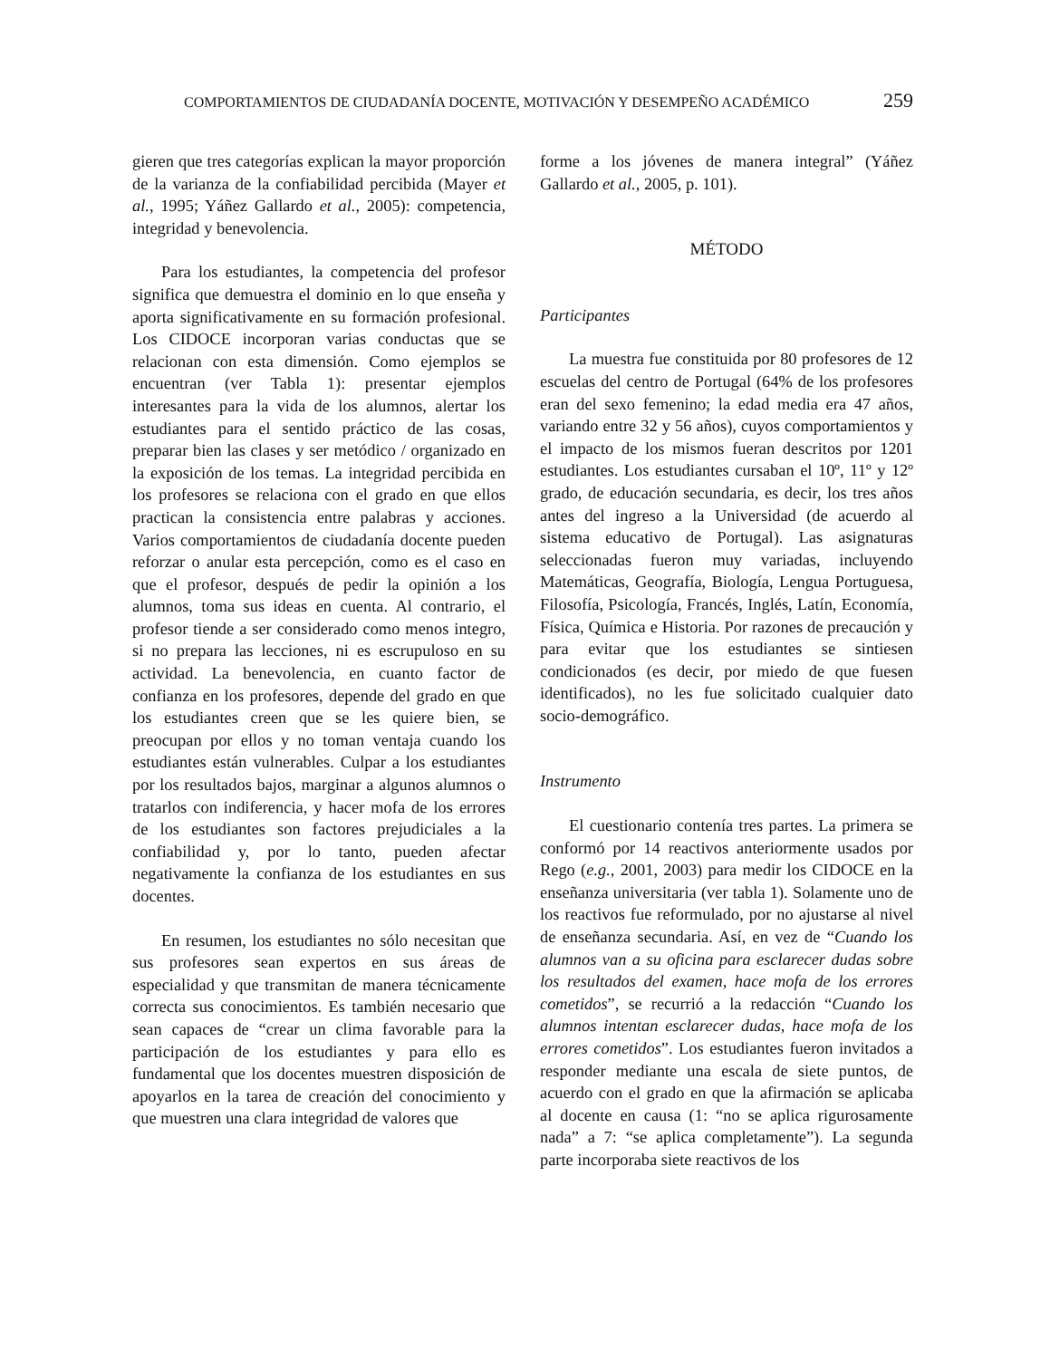COMPORTAMIENTOS DE CIUDADANÍA DOCENTE, MOTIVACIÓN Y DESEMPEÑO ACADÉMICO 259
gieren que tres categorías explican la mayor proporción de la varianza de la confiabilidad percibida (Mayer et al., 1995; Yáñez Gallardo et al., 2005): competencia, integridad y benevolencia.
Para los estudiantes, la competencia del profesor significa que demuestra el dominio en lo que enseña y aporta significativamente en su formación profesional. Los CIDOCE incorporan varias conductas que se relacionan con esta dimensión. Como ejemplos se encuentran (ver Tabla 1): presentar ejemplos interesantes para la vida de los alumnos, alertar los estudiantes para el sentido práctico de las cosas, preparar bien las clases y ser metódico / organizado en la exposición de los temas. La integridad percibida en los profesores se relaciona con el grado en que ellos practican la consistencia entre palabras y acciones. Varios comportamientos de ciudadanía docente pueden reforzar o anular esta percepción, como es el caso en que el profesor, después de pedir la opinión a los alumnos, toma sus ideas en cuenta. Al contrario, el profesor tiende a ser considerado como menos integro, si no prepara las lecciones, ni es escrupuloso en su actividad. La benevolencia, en cuanto factor de confianza en los profesores, depende del grado en que los estudiantes creen que se les quiere bien, se preocupan por ellos y no toman ventaja cuando los estudiantes están vulnerables. Culpar a los estudiantes por los resultados bajos, marginar a algunos alumnos o tratarlos con indiferencia, y hacer mofa de los errores de los estudiantes son factores prejudiciales a la confiabilidad y, por lo tanto, pueden afectar negativamente la confianza de los estudiantes en sus docentes.
En resumen, los estudiantes no sólo necesitan que sus profesores sean expertos en sus áreas de especialidad y que transmitan de manera técnicamente correcta sus conocimientos. Es también necesario que sean capaces de “crear un clima favorable para la participación de los estudiantes y para ello es fundamental que los docentes muestren disposición de apoyarlos en la tarea de creación del conocimiento y que muestren una clara integridad de valores que
forme a los jóvenes de manera integral” (Yáñez Gallardo et al., 2005, p. 101).
MÉTODO
Participantes
La muestra fue constituida por 80 profesores de 12 escuelas del centro de Portugal (64% de los profesores eran del sexo femenino; la edad media era 47 años, variando entre 32 y 56 años), cuyos comportamientos y el impacto de los mismos fueran descritos por 1201 estudiantes. Los estudiantes cursaban el 10º, 11º y 12º grado, de educación secundaria, es decir, los tres años antes del ingreso a la Universidad (de acuerdo al sistema educativo de Portugal). Las asignaturas seleccionadas fueron muy variadas, incluyendo Matemáticas, Geografía, Biología, Lengua Portuguesa, Filosofía, Psicología, Francés, Inglés, Latín, Economía, Física, Química e Historia. Por razones de precaución y para evitar que los estudiantes se sintiesen condicionados (es decir, por miedo de que fuesen identificados), no les fue solicitado cualquier dato socio-demográfico.
Instrumento
El cuestionario contenía tres partes. La primera se conformó por 14 reactivos anteriormente usados por Rego (e.g., 2001, 2003) para medir los CIDOCE en la enseñanza universitaria (ver tabla 1). Solamente uno de los reactivos fue reformulado, por no ajustarse al nivel de enseñanza secundaria. Así, en vez de “Cuando los alumnos van a su oficina para esclarecer dudas sobre los resultados del examen, hace mofa de los errores cometidos”, se recurrió a la redacción “Cuando los alumnos intentan esclarecer dudas, hace mofa de los errores cometidos”. Los estudiantes fueron invitados a responder mediante una escala de siete puntos, de acuerdo con el grado en que la afirmación se aplicaba al docente en causa (1: “no se aplica rigurosamente nada” a 7: “se aplica completamente”). La segunda parte incorporaba siete reactivos de los